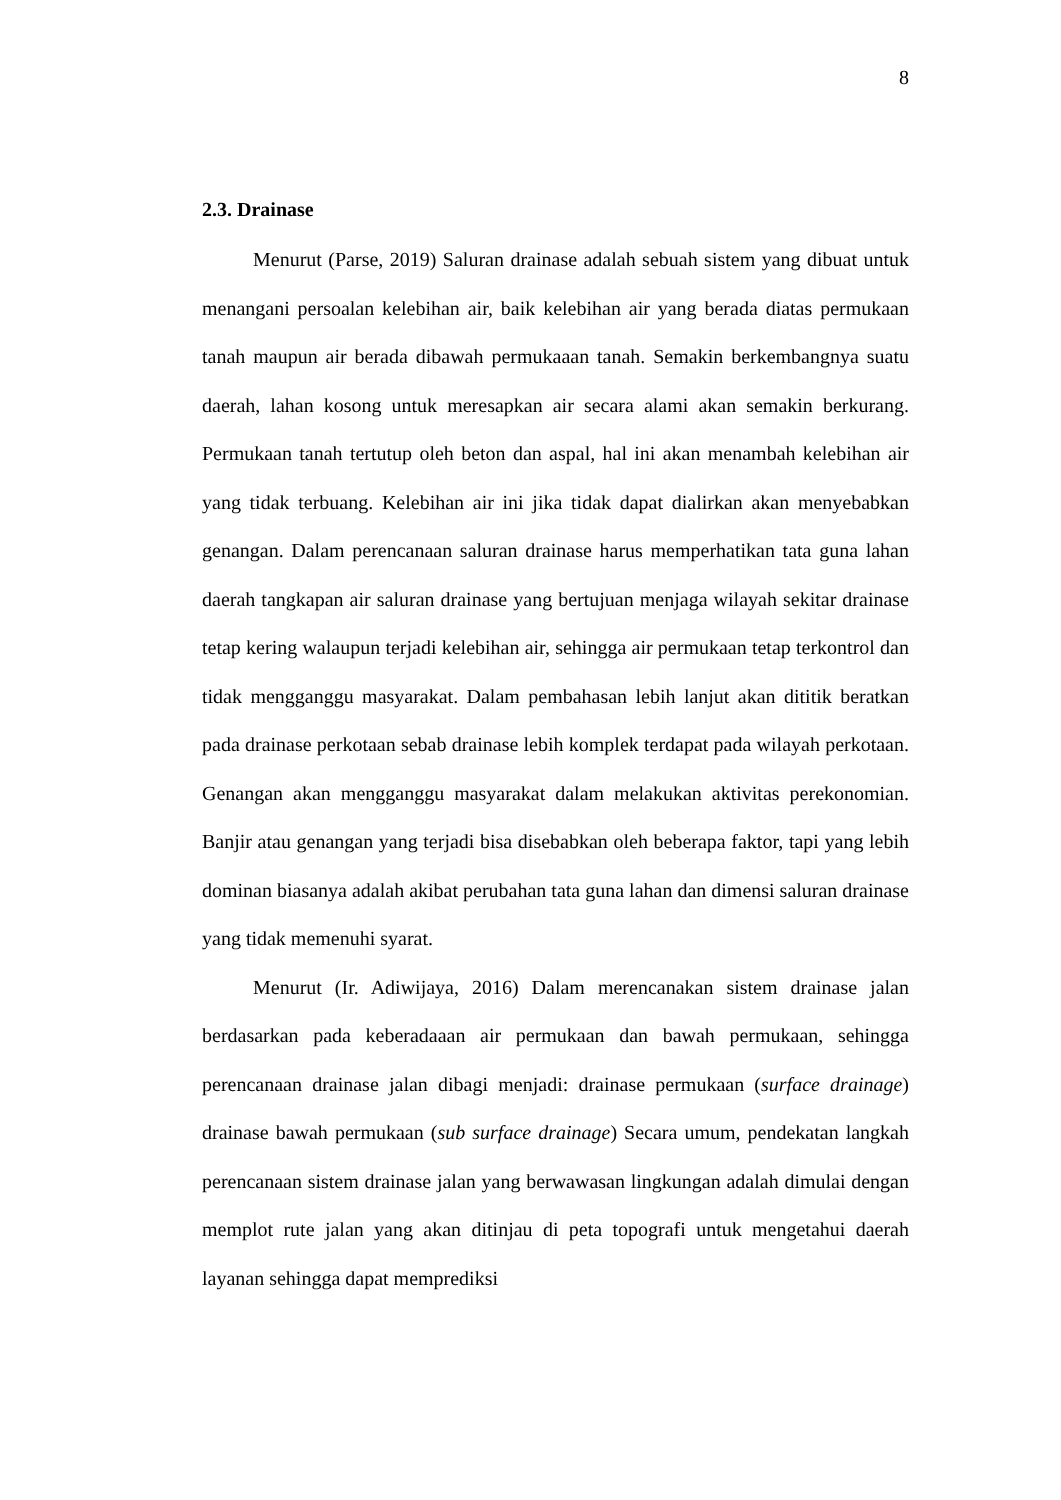8
2.3. Drainase
Menurut (Parse, 2019) Saluran drainase adalah sebuah sistem yang dibuat untuk menangani persoalan kelebihan air, baik kelebihan air yang berada diatas permukaan tanah maupun air berada dibawah permukaaan tanah. Semakin berkembangnya suatu daerah, lahan kosong untuk meresapkan air secara alami akan semakin berkurang. Permukaan tanah tertutup oleh beton dan aspal, hal ini akan menambah kelebihan air yang tidak terbuang. Kelebihan air ini jika tidak dapat dialirkan akan menyebabkan genangan. Dalam perencanaan saluran drainase harus memperhatikan tata guna lahan daerah tangkapan air saluran drainase yang bertujuan menjaga wilayah sekitar drainase tetap kering walaupun terjadi kelebihan air, sehingga air permukaan tetap terkontrol dan tidak mengganggu masyarakat. Dalam pembahasan lebih lanjut akan dititik beratkan pada drainase perkotaan sebab drainase lebih komplek terdapat pada wilayah perkotaan. Genangan akan mengganggu masyarakat dalam melakukan aktivitas perekonomian. Banjir atau genangan yang terjadi bisa disebabkan oleh beberapa faktor, tapi yang lebih dominan biasanya adalah akibat perubahan tata guna lahan dan dimensi saluran drainase yang tidak memenuhi syarat.
Menurut (Ir. Adiwijaya, 2016) Dalam merencanakan sistem drainase jalan berdasarkan pada keberadaaan air permukaan dan bawah permukaan, sehingga perencanaan drainase jalan dibagi menjadi: drainase permukaan (surface drainage) drainase bawah permukaan (sub surface drainage) Secara umum, pendekatan langkah perencanaan sistem drainase jalan yang berwawasan lingkungan adalah dimulai dengan memplot rute jalan yang akan ditinjau di peta topografi untuk mengetahui daerah layanan sehingga dapat memprediksi